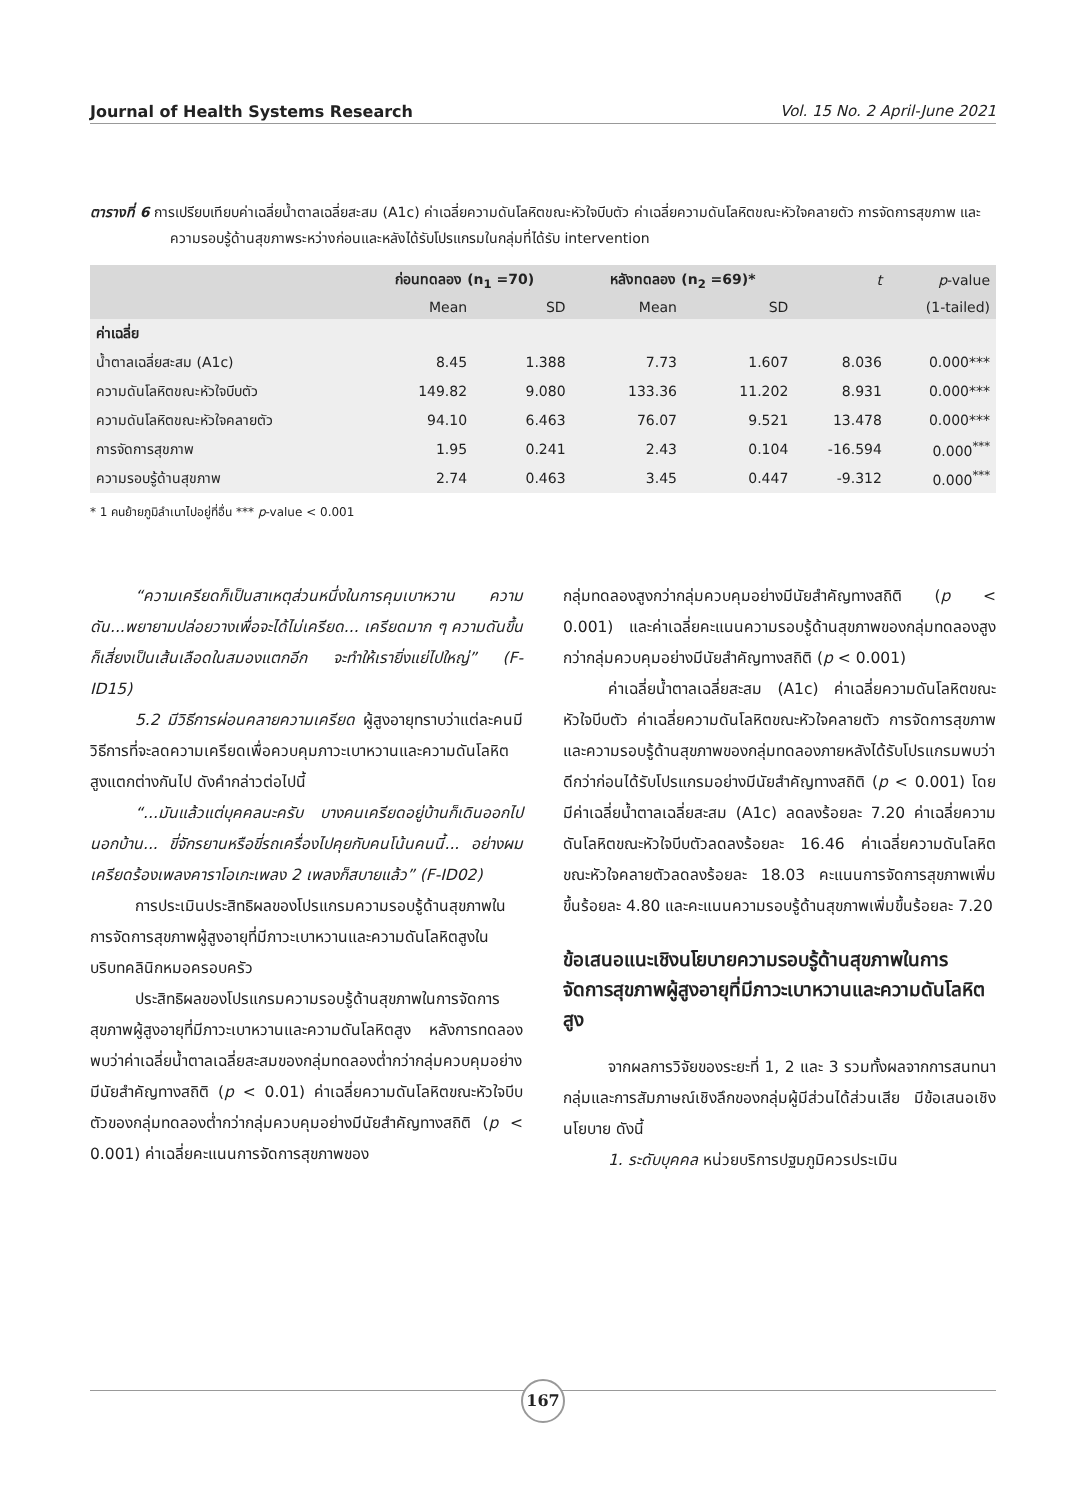Journal of Health Systems Research Vol. 15 No. 2 April-June 2021
ตารางที่ 6 การเปรียบเทียบค่าเฉลี่ยน้ำตาลเฉลี่ยสะสม (A1c) ค่าเฉลี่ยความดันโลหิตขณะหัวใจบีบตัว ค่าเฉลี่ยความดันโลหิตขณะหัวใจคลายตัว การจัดการสุขภาพ และความรอบรู้ด้านสุขภาพระหว่างก่อนและหลังได้รับโปรแกรมในกลุ่มที่ได้รับ intervention
| | ก่อนทดลอง (n<sub>1</sub> =70) | | หลังทดลอง (n<sub>2</sub> =69)* | | t | p -value |
| --- | --- | --- | --- | --- | --- | --- |
| | Mean | SD | Mean | SD | | (1-tailed) |
| ค่าเฉลี่ย | | | | | | |
| น้ำตาลเฉลี่ยสะสม (A1c) | 8.45 | 1.388 | 7.73 | 1.607 | 8.036 | 0.000*** |
| ความดันโลหิตขณะหัวใจบีบตัว | 149.82 | 9.080 | 133.36 | 11.202 | 8.931 | 0.000*** |
| ความดันโลหิตขณะหัวใจคลายตัว | 94.10 | 6.463 | 76.07 | 9.521 | 13.478 | 0.000*** |
| การจัดการสุขภาพ | 1.95 | 0.241 | 2.43 | 0.104 | -16.594 | 0.000<sup>***</sup> |
| ความรอบรู้ด้านสุขภาพ | 2.74 | 0.463 | 3.45 | 0.447 | -9.312 | 0.000<sup>***</sup> |
* 1 คนย้ายภูมิลำเนาไปอยู่ที่อื่น *** p-value < 0.001
“ความเครียดก็เป็นสาเหตุส่วนหนึ่งในการคุมเบาหวาน ความดัน...พยายามปล่อยวางเพื่อจะได้ไม่เครียด... เครียดมาก ๆ ความดันขึ้นก็เสี่ยงเป็นเส้นเลือดในสมองแตกอีก จะทำให้เรายิ่งแย่ไปใหญ่” (F-ID15)
5.2 มีวิธีการผ่อนคลายความเครียด ผู้สูงอายุทราบว่าแต่ละคนมีวิธีการที่จะลดความเครียดเพื่อควบคุมภาวะเบาหวานและความดันโลหิตสูงแตกต่างกันไป ดังคำกล่าวต่อไปนี้
“...มันแล้วแต่บุคคลนะครับ บางคนเครียดอยู่บ้านก็เดินออกไปนอกบ้าน... ขี่จักรยานหรือขี่รถเครื่องไปคุยกับคนโน้นคนนี้... อย่างผมเครียดร้องเพลงคาราโอเกะเพลง 2 เพลงก็สบายแล้ว” (F-ID02)
การประเมินประสิทธิผลของโปรแกรมความรอบรู้ด้านสุขภาพในการจัดการสุขภาพผู้สูงอายุที่มีภาวะเบาหวานและความดันโลหิตสูงในบริบทคลินิกหมอครอบครัว
ประสิทธิผลของโปรแกรมความรอบรู้ด้านสุขภาพในการจัดการสุขภาพผู้สูงอายุที่มีภาวะเบาหวานและความดันโลหิตสูง หลังการทดลองพบว่าค่าเฉลี่ยน้ำตาลเฉลี่ยสะสมของกลุ่มทดลองต่ำกว่ากลุ่มควบคุมอย่างมีนัยสำคัญทางสถิติ (p < 0.01) ค่าเฉลี่ยความดันโลหิตขณะหัวใจบีบตัวของกลุ่มทดลองต่ำกว่ากลุ่มควบคุมอย่างมีนัยสำคัญทางสถิติ (p < 0.001) ค่าเฉลี่ยคะแนนการจัดการสุขภาพของ
กลุ่มทดลองสูงกว่ากลุ่มควบคุมอย่างมีนัยสำคัญทางสถิติ (p < 0.001) และค่าเฉลี่ยคะแนนความรอบรู้ด้านสุขภาพของกลุ่มทดลองสูงกว่ากลุ่มควบคุมอย่างมีนัยสำคัญทางสถิติ (p < 0.001)
ค่าเฉลี่ยน้ำตาลเฉลี่ยสะสม (A1c) ค่าเฉลี่ยความดันโลหิตขณะหัวใจบีบตัว ค่าเฉลี่ยความดันโลหิตขณะหัวใจคลายตัว การจัดการสุขภาพ และความรอบรู้ด้านสุขภาพของกลุ่มทดลองภายหลังได้รับโปรแกรมพบว่าดีกว่าก่อนได้รับโปรแกรมอย่างมีนัยสำคัญทางสถิติ (p < 0.001) โดยมีค่าเฉลี่ยน้ำตาลเฉลี่ยสะสม (A1c) ลดลงร้อยละ 7.20 ค่าเฉลี่ยความดันโลหิตขณะหัวใจบีบตัวลดลงร้อยละ 16.46 ค่าเฉลี่ยความดันโลหิตขณะหัวใจคลายตัวลดลงร้อยละ 18.03 คะแนนการจัดการสุขภาพเพิ่มขึ้นร้อยละ 4.80 และคะแนนความรอบรู้ด้านสุขภาพเพิ่มขึ้นร้อยละ 7.20
ข้อเสนอแนะเชิงนโยบายความรอบรู้ด้านสุขภาพในการจัดการสุขภาพผู้สูงอายุที่มีภาวะเบาหวานและความดันโลหิตสูง
จากผลการวิจัยของระยะที่ 1, 2 และ 3 รวมทั้งผลจากการสนทนากลุ่มและการสัมภาษณ์เชิงลึกของกลุ่มผู้มีส่วนได้ส่วนเสีย มีข้อเสนอเชิงนโยบาย ดังนี้
1. ระดับบุคคล หน่วยบริการปฐมภูมิควรประเมิน
167